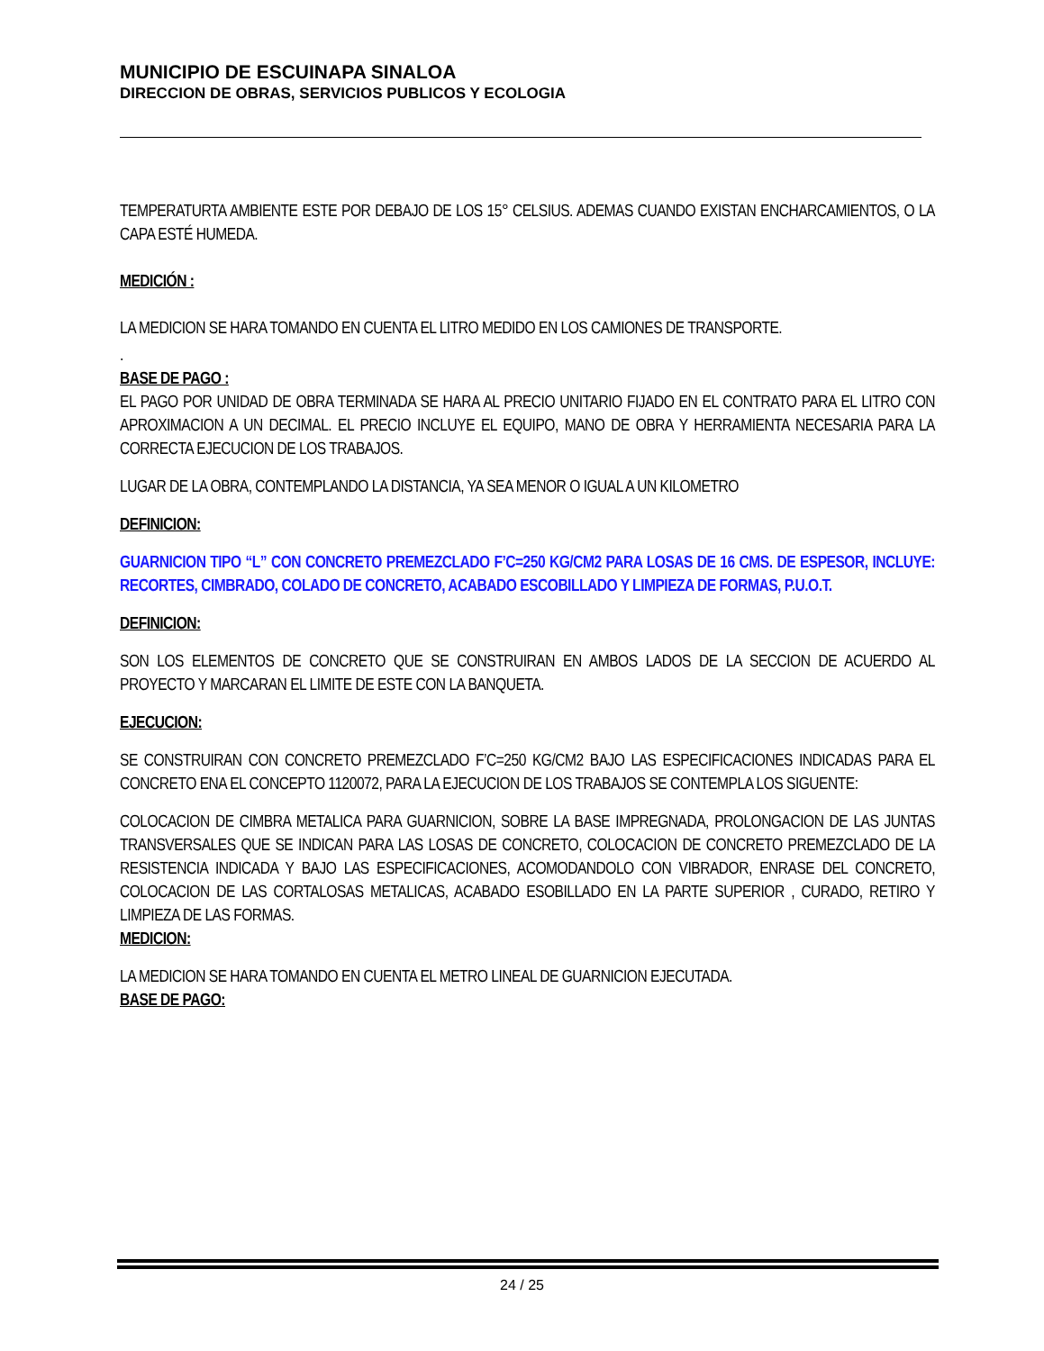MUNICIPIO DE ESCUINAPA SINALOA
DIRECCION DE OBRAS, SERVICIOS PUBLICOS Y ECOLOGIA
TEMPERATURTA AMBIENTE ESTE POR DEBAJO DE LOS 15° CELSIUS. ADEMAS CUANDO EXISTAN ENCHARCAMIENTOS, O LA CAPA ESTÉ HUMEDA.
MEDICIÓN :
LA MEDICION SE HARA TOMANDO EN CUENTA EL LITRO MEDIDO EN LOS CAMIONES DE TRANSPORTE.
.
BASE DE PAGO :
EL PAGO POR UNIDAD DE OBRA TERMINADA SE HARA AL PRECIO UNITARIO FIJADO EN EL CONTRATO PARA EL LITRO CON APROXIMACION A UN DECIMAL. EL PRECIO INCLUYE EL EQUIPO, MANO DE OBRA Y HERRAMIENTA NECESARIA PARA LA CORRECTA EJECUCION DE LOS TRABAJOS.
LUGAR DE LA OBRA, CONTEMPLANDO LA DISTANCIA, YA SEA MENOR O IGUAL A UN KILOMETRO
DEFINICION:
GUARNICION TIPO “L” CON CONCRETO PREMEZCLADO F’C=250 KG/CM2 PARA LOSAS DE 16 CMS. DE ESPESOR, INCLUYE: RECORTES, CIMBRADO, COLADO DE CONCRETO, ACABADO ESCOBILLADO Y LIMPIEZA DE FORMAS, P.U.O.T.
DEFINICION:
SON LOS ELEMENTOS DE CONCRETO QUE SE CONSTRUIRAN EN AMBOS LADOS DE LA SECCION DE ACUERDO AL PROYECTO Y MARCARAN EL LIMITE DE ESTE CON LA BANQUETA.
EJECUCION:
SE CONSTRUIRAN CON CONCRETO PREMEZCLADO F’C=250 KG/CM2 BAJO LAS ESPECIFICACIONES INDICADAS PARA EL CONCRETO ENA EL CONCEPTO 1120072, PARA LA EJECUCION DE LOS TRABAJOS SE CONTEMPLA LOS SIGUENTE:
COLOCACION DE CIMBRA METALICA PARA GUARNICION, SOBRE LA BASE IMPREGNADA, PROLONGACION DE LAS JUNTAS TRANSVERSALES QUE SE INDICAN PARA LAS LOSAS DE CONCRETO, COLOCACION DE CONCRETO PREMEZCLADO DE LA RESISTENCIA INDICADA Y BAJO LAS ESPECIFICACIONES, ACOMODANDOLO CON VIBRADOR, ENRASE DEL CONCRETO, COLOCACION DE LAS CORTALOSAS METALICAS, ACABADO ESOBILLADO EN LA PARTE SUPERIOR , CURADO, RETIRO Y LIMPIEZA DE LAS FORMAS.
MEDICION:
LA MEDICION SE HARA TOMANDO EN CUENTA EL METRO LINEAL DE GUARNICION EJECUTADA.
BASE DE PAGO:
24 / 25